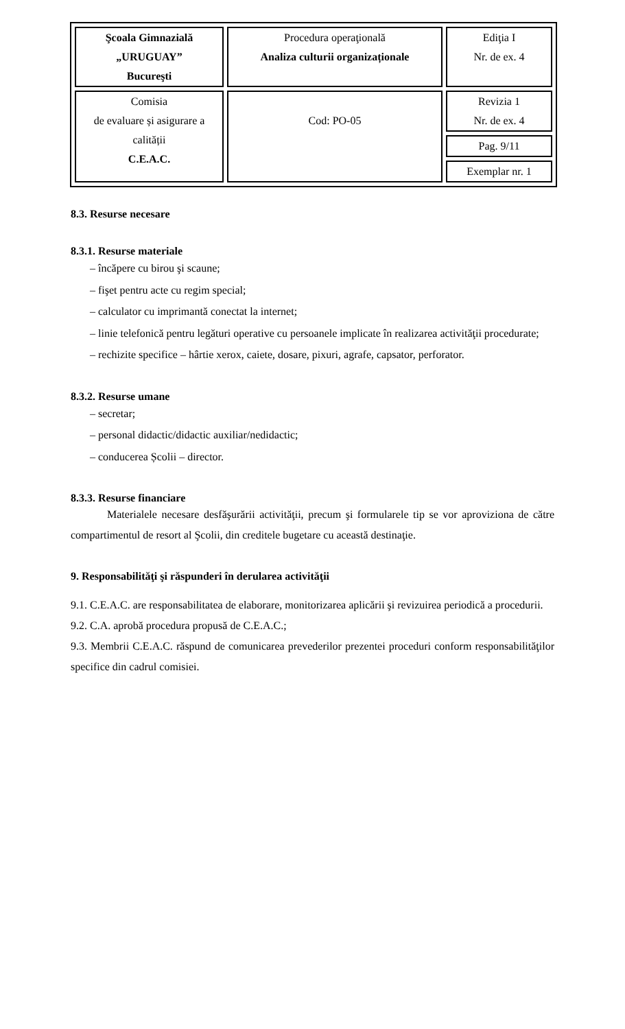| Şcoala Gimnazială „URUGUAY” Bucureşti | Procedura operaţională Analiza culturii organizaționale | Ediţia I Nr. de ex. 4 |
| Comisia de evaluare și asigurare a calității C.E.A.C. | Cod: PO-05 | Revizia 1 Nr. de ex. 4 |
| | | Pag. 9/11 |
| | | Exemplar nr. 1 |
8.3. Resurse necesare
8.3.1. Resurse materiale
– încăpere cu birou şi scaune;
– fişet pentru acte cu regim special;
– calculator cu imprimantă conectat la internet;
– linie telefonică pentru legături operative cu persoanele implicate în realizarea activităţii procedurate;
– rechizite specifice – hârtie xerox, caiete, dosare, pixuri, agrafe, capsator, perforator.
8.3.2. Resurse umane
– secretar;
– personal didactic/didactic auxiliar/nedidactic;
– conducerea Școlii – director.
8.3.3. Resurse financiare
Materialele necesare desfăşurării activităţii, precum şi formularele tip se vor aproviziona de către compartimentul de resort al Şcolii, din creditele bugetare cu această destinaţie.
9. Responsabilităţi şi răspunderi în derularea activităţii
9.1. C.E.A.C. are responsabilitatea de elaborare, monitorizarea aplicării şi revizuirea periodică a procedurii.
9.2. C.A. aprobă procedura propusă de C.E.A.C.;
9.3. Membrii C.E.A.C. răspund de comunicarea prevederilor prezentei proceduri conform responsabilităţilor specifice din cadrul comisiei.